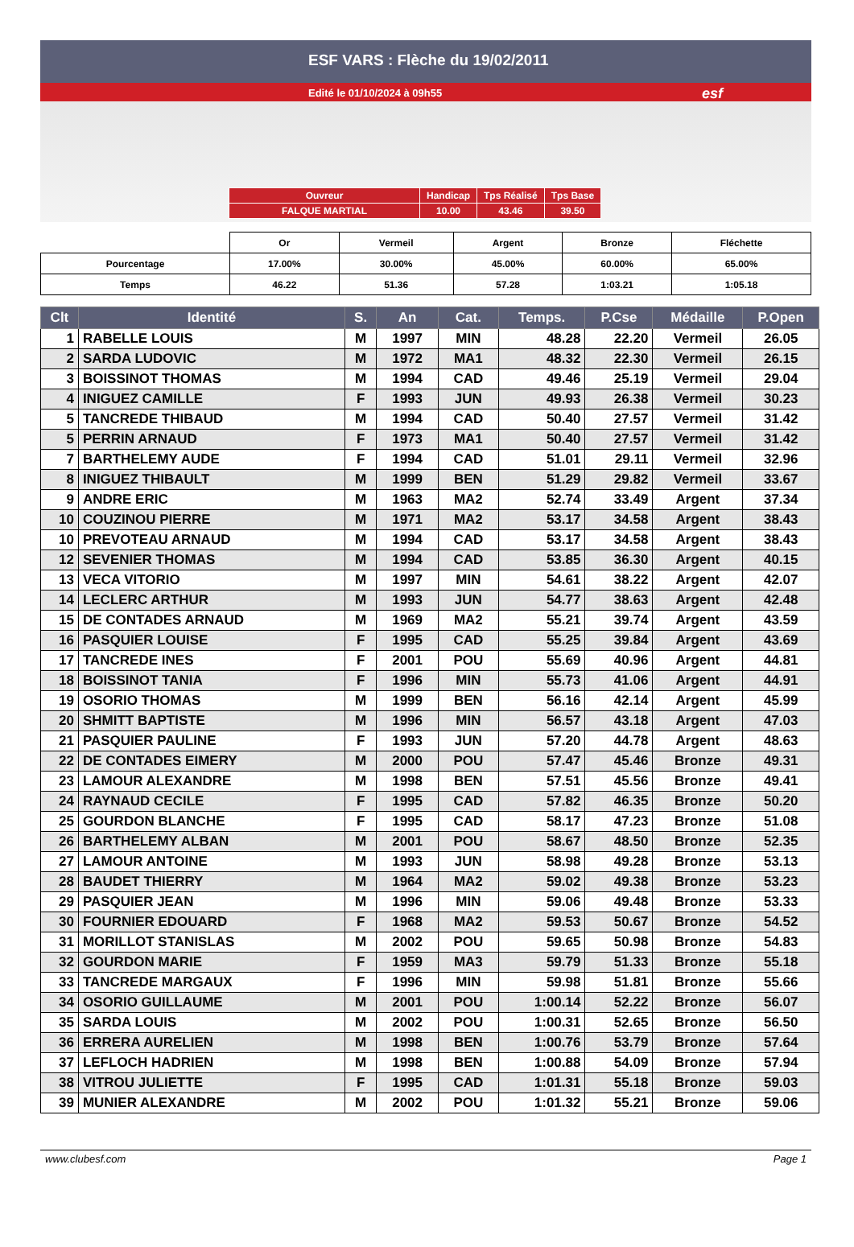ESF VARS : Flèche du 19/02/2011
Edité le 01/10/2024 à 09h55 esf
| Ouvreur | Handicap | Tps Réalisé | Tps Base |
| FALQUE MARTIAL | 10.00 | 43.46 | 39.50 |
| | Or | Vermeil | Argent | Bronze | Fléchette |
| Pourcentage | 17.00% | 30.00% | 45.00% | 60.00% | 65.00% |
| Temps | 46.22 | 51.36 | 57.28 | 1:03.21 | 1:05.18 |
| Clt | Identité | S. | An | Cat. | Temps. | P.Cse | Médaille | P.Open |
| --- | --- | --- | --- | --- | --- | --- | --- | --- |
| 1 | RABELLE LOUIS | M | 1997 | MIN | 48.28 | 22.20 | Vermeil | 26.05 |
| 2 | SARDA LUDOVIC | M | 1972 | MA1 | 48.32 | 22.30 | Vermeil | 26.15 |
| 3 | BOISSINOT THOMAS | M | 1994 | CAD | 49.46 | 25.19 | Vermeil | 29.04 |
| 4 | INIGUEZ CAMILLE | F | 1993 | JUN | 49.93 | 26.38 | Vermeil | 30.23 |
| 5 | TANCREDE THIBAUD | M | 1994 | CAD | 50.40 | 27.57 | Vermeil | 31.42 |
| 5 | PERRIN ARNAUD | F | 1973 | MA1 | 50.40 | 27.57 | Vermeil | 31.42 |
| 7 | BARTHELEMY AUDE | F | 1994 | CAD | 51.01 | 29.11 | Vermeil | 32.96 |
| 8 | INIGUEZ THIBAULT | M | 1999 | BEN | 51.29 | 29.82 | Vermeil | 33.67 |
| 9 | ANDRE ERIC | M | 1963 | MA2 | 52.74 | 33.49 | Argent | 37.34 |
| 10 | COUZINOU PIERRE | M | 1971 | MA2 | 53.17 | 34.58 | Argent | 38.43 |
| 10 | PREVOTEAU ARNAUD | M | 1994 | CAD | 53.17 | 34.58 | Argent | 38.43 |
| 12 | SEVENIER THOMAS | M | 1994 | CAD | 53.85 | 36.30 | Argent | 40.15 |
| 13 | VECA VITORIO | M | 1997 | MIN | 54.61 | 38.22 | Argent | 42.07 |
| 14 | LECLERC ARTHUR | M | 1993 | JUN | 54.77 | 38.63 | Argent | 42.48 |
| 15 | DE CONTADES ARNAUD | M | 1969 | MA2 | 55.21 | 39.74 | Argent | 43.59 |
| 16 | PASQUIER LOUISE | F | 1995 | CAD | 55.25 | 39.84 | Argent | 43.69 |
| 17 | TANCREDE INES | F | 2001 | POU | 55.69 | 40.96 | Argent | 44.81 |
| 18 | BOISSINOT TANIA | F | 1996 | MIN | 55.73 | 41.06 | Argent | 44.91 |
| 19 | OSORIO THOMAS | M | 1999 | BEN | 56.16 | 42.14 | Argent | 45.99 |
| 20 | SHMITT BAPTISTE | M | 1996 | MIN | 56.57 | 43.18 | Argent | 47.03 |
| 21 | PASQUIER PAULINE | F | 1993 | JUN | 57.20 | 44.78 | Argent | 48.63 |
| 22 | DE CONTADES EIMERY | M | 2000 | POU | 57.47 | 45.46 | Bronze | 49.31 |
| 23 | LAMOUR ALEXANDRE | M | 1998 | BEN | 57.51 | 45.56 | Bronze | 49.41 |
| 24 | RAYNAUD CECILE | F | 1995 | CAD | 57.82 | 46.35 | Bronze | 50.20 |
| 25 | GOURDON BLANCHE | F | 1995 | CAD | 58.17 | 47.23 | Bronze | 51.08 |
| 26 | BARTHELEMY ALBAN | M | 2001 | POU | 58.67 | 48.50 | Bronze | 52.35 |
| 27 | LAMOUR ANTOINE | M | 1993 | JUN | 58.98 | 49.28 | Bronze | 53.13 |
| 28 | BAUDET THIERRY | M | 1964 | MA2 | 59.02 | 49.38 | Bronze | 53.23 |
| 29 | PASQUIER JEAN | M | 1996 | MIN | 59.06 | 49.48 | Bronze | 53.33 |
| 30 | FOURNIER EDOUARD | F | 1968 | MA2 | 59.53 | 50.67 | Bronze | 54.52 |
| 31 | MORILLOT STANISLAS | M | 2002 | POU | 59.65 | 50.98 | Bronze | 54.83 |
| 32 | GOURDON MARIE | F | 1959 | MA3 | 59.79 | 51.33 | Bronze | 55.18 |
| 33 | TANCREDE MARGAUX | F | 1996 | MIN | 59.98 | 51.81 | Bronze | 55.66 |
| 34 | OSORIO GUILLAUME | M | 2001 | POU | 1:00.14 | 52.22 | Bronze | 56.07 |
| 35 | SARDA LOUIS | M | 2002 | POU | 1:00.31 | 52.65 | Bronze | 56.50 |
| 36 | ERRERA AURELIEN | M | 1998 | BEN | 1:00.76 | 53.79 | Bronze | 57.64 |
| 37 | LEFLOCH HADRIEN | M | 1998 | BEN | 1:00.88 | 54.09 | Bronze | 57.94 |
| 38 | VITROU JULIETTE | F | 1995 | CAD | 1:01.31 | 55.18 | Bronze | 59.03 |
| 39 | MUNIER ALEXANDRE | M | 2002 | POU | 1:01.32 | 55.21 | Bronze | 59.06 |
www.clubesf.com Page 1